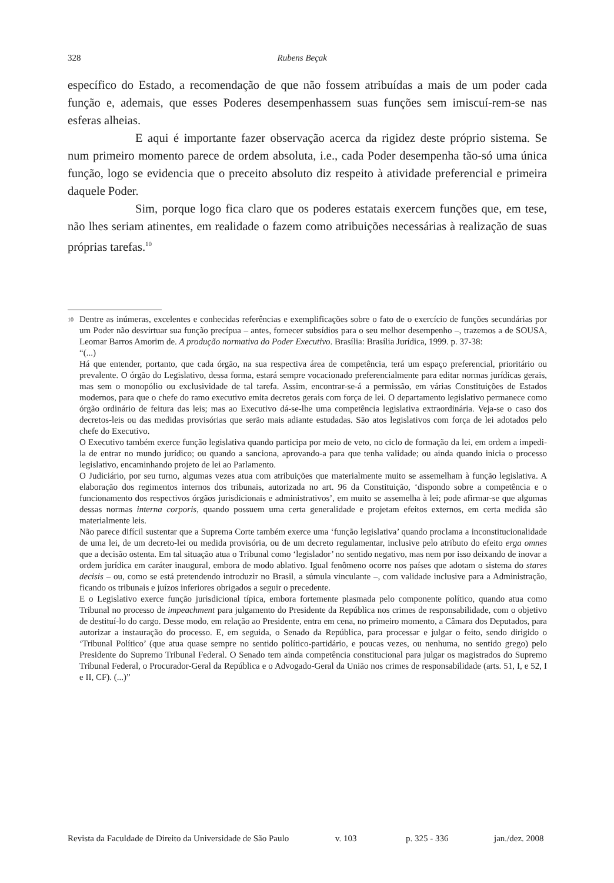328 Rubens Beçak
específico do Estado, a recomendação de que não fossem atribuídas a mais de um poder cada função e, ademais, que esses Poderes desempenhassem suas funções sem imiscuí-rem-se nas esferas alheias.
E aqui é importante fazer observação acerca da rigidez deste próprio sistema. Se num primeiro momento parece de ordem absoluta, i.e., cada Poder desempenha tão-só uma única função, logo se evidencia que o preceito absoluto diz respeito à atividade preferencial e primeira daquele Poder.
Sim, porque logo fica claro que os poderes estatais exercem funções que, em tese, não lhes seriam atinentes, em realidade o fazem como atribuições necessárias à realização de suas próprias tarefas.<sup>10</sup>
<sup>10</sup> Dentre as inúmeras, excelentes e conhecidas referências e exemplificações sobre o fato de o exercício de funções secundárias por um Poder não desvirtuar sua função precípua – antes, fornecer subsídios para o seu melhor desempenho –, trazemos a de SOUSA, Leomar Barros Amorim de. A produção normativa do Poder Executivo. Brasília: Brasília Jurídica, 1999. p. 37-38:
“(...)
Há que entender, portanto, que cada órgão, na sua respectiva área de competência, terá um espaço preferencial, prioritário ou prevalente. O órgão do Legislativo, dessa forma, estará sempre vocacionado preferencialmente para editar normas jurídicas gerais, mas sem o monopólio ou exclusividade de tal tarefa. Assim, encontrar-se-á a permissão, em várias Constituições de Estados modernos, para que o chefe do ramo executivo emita decretos gerais com força de lei. O departamento legislativo permanece como órgão ordinário de feitura das leis; mas ao Executivo dá-se-lhe uma competência legislativa extraordinária. Veja-se o caso dos decretos-leis ou das medidas provisórias que serão mais adiante estudadas. São atos legislativos com força de lei adotados pelo chefe do Executivo.
O Executivo também exerce função legislativa quando participa por meio de veto, no ciclo de formação da lei, em ordem a impedi-la de entrar no mundo jurídico; ou quando a sanciona, aprovando-a para que tenha validade; ou ainda quando inicia o processo legislativo, encaminhando projeto de lei ao Parlamento.
O Judiciário, por seu turno, algumas vezes atua com atribuições que materialmente muito se assemelham à função legislativa. A elaboração dos regimentos internos dos tribunais, autorizada no art. 96 da Constituição, ‘dispondo sobre a competência e o funcionamento dos respectivos órgãos jurisdicionais e administrativos’, em muito se assemelha à lei; pode afirmar-se que algumas dessas normas interna corporis, quando possuem uma certa generalidade e projetam efeitos externos, em certa medida são materialmente leis.
Não parece difícil sustentar que a Suprema Corte também exerce uma ‘função legislativa’ quando proclama a inconstitucionalidade de uma lei, de um decreto-lei ou medida provisória, ou de um decreto regulamentar, inclusive pelo atributo do efeito erga omnes que a decisão ostenta. Em tal situação atua o Tribunal como ‘legislador’ no sentido negativo, mas nem por isso deixando de inovar a ordem jurídica em caráter inaugural, embora de modo ablativo. Igual fenômeno ocorre nos países que adotam o sistema do stares decisis – ou, como se está pretendendo introduzir no Brasil, a súmula vinculante –, com validade inclusive para a Administração, ficando os tribunais e juízos inferiores obrigados a seguir o precedente.
E o Legislativo exerce função jurisdicional típica, embora fortemente plasmada pelo componente político, quando atua como Tribunal no processo de impeachment para julgamento do Presidente da República nos crimes de responsabilidade, com o objetivo de destituí-lo do cargo. Desse modo, em relação ao Presidente, entra em cena, no primeiro momento, a Câmara dos Deputados, para autorizar a instauração do processo. E, em seguida, o Senado da República, para processar e julgar o feito, sendo dirigido o ‘Tribunal Político’ (que atua quase sempre no sentido político-partidário, e poucas vezes, ou nenhuma, no sentido grego) pelo Presidente do Supremo Tribunal Federal. O Senado tem ainda competência constitucional para julgar os magistrados do Supremo Tribunal Federal, o Procurador-Geral da República e o Advogado-Geral da União nos crimes de responsabilidade (arts. 51, I, e 52, I e II, CF). (...)”
Revista da Faculdade de Direito da Universidade de São Paulo v. 103 p. 325 - 336 jan./dez. 2008